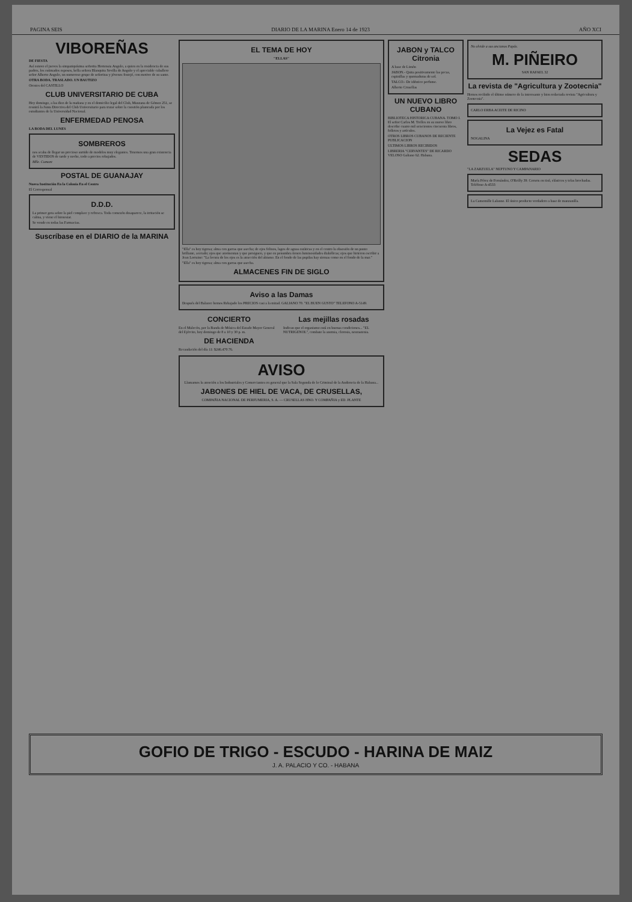PAGINA SEIS DIARIO DE LA MARINA Enero 14 de 1923 AÑO XCI
VIBOREÑAS
DE FIESTA
Así estuvo el jueves la simpatiquísima señorita Hortensia Angulo, a quien en la residencia de sus padres, los estimados esposos, bella señora Blanquita Sevilla de Angulo y el apreciable caballero señor Alberto Angulo, un numeroso grupo de señoritas y jóvenes festejó, con motivo de su santo.
OTRA BODA. TRASLADO. UN BAUTIZO
Orestes del CASTILLO
CLUB UNIVERSITARIO DE CUBA
Hoy domingo, a las diez de la mañana y en el domicilio legal del Club, Manzana de Gómez 251, se reunirá la Junta Directiva del Club Universitario para tratar sobre la cuestión planteada por los estudiantes de la Universidad Nacional.
ENFERMEDAD PENOSA
LA BODA DEL LUNES
SOMBREROS
nos acaba de llegar un precioso surtido de modelos muy elegantes. Tenemos una gran existencia de VESTIDOS de tarde y noche, todo a precios rebajados.
Mlle. Cumont
POSTAL DE GUANAJAY
Nueva Institución En la Colonia En el Centro
El Corresponsal
D.D.D.
La primer gota sobre la piel complace y refresca. Toda comezón desaparece, la irritación se calma, y viene el bienestar.
Se vende en todas las Farmacias.
Suscríbase en el DIARIO de la MARINA
EL TEMA DE HOY
"ELLAS"
"Ella" es hoy tigresa; alma con garras que asecha; de ojos felinos, lagos de aguas estáticas y en el centro la obsesión de un punto brillante, acerado; ojos que atormentan y que persiguen, y que en penumbra tienen luminosidades diabólicas; ojos que hirieron escribir a Jean Lorraine: "La locura de los ojos es la atracción del abismo. En el fondo de las pupilas hay sirenas como en el fondo de la mar."
"Ella" es hoy tigresa; alma con garras que asecha.
ALMACENES FIN DE SIGLO
Aviso a las Damas
Después del Balance hemos Rebajado los PRECIOS casi a la mitad. GALIANO 70. "EL BUEN GUSTO" TELEFONO A-5149.
CONCIERTO
En el Malecón, por la Banda de Música del Estado Mayor General del Ejército, hoy domingo de 8 a 10 y 30 p. m.
DE HACIENDA
Recaudación del día 11: $246.470.76.
Las mejillas rosadas
Indican que el organismo está en buenas condiciones... "EL NUTRIGENOL", combate la anemia, clorosis, neurastenia.
AVISO
Llamamos la atención a los Industriales y Comerciantes en general que la Sala Segunda de lo Criminal de la Audiencia de la Habana...
JABONES DE HIEL DE VACA, DE CRUSELLAS,
COMPAÑIA NACIONAL DE PERFUMERIA, S. A. — CRUSELLAS HNO. Y COMPAÑIA y ED. PLANTE
JABON y TALCO Citronia
A base de Limón
JABON.- Quita positivamente las pecas, espinillas y quemaduras de sol.
TALCO.- De idéntico perfume.
Alberto Crusellas
UN NUEVO LIBRO CUBANO
BIBLIOTECA HISTORICA CUBANA. TOMO I. El señor Carlos M. Trelles en su nuevo libro describe cuatro mil seiscientos cincuenta libros, folletos y artículos.
OTROS LIBROS CUBANOS DE RECIENTE PUBLICACION
ULTIMOS LIBROS RECIBIDOS
LIBRERIA "CERVANTES" DE RICARDO VELOSO Galiano 62. Habana.
No olvide a sus ancianos Papás.
M. PIÑEIRO
SAN RAFAEL 32
La revista de "Agricultura y Zootecnia"
Hemos recibido el último número de la interesante y bien redactada revista "Agricultura y Zootecnia".
CARLO ERBA ACEITE DE RICINO
La Vejez es Fatal
NOGALINA
SEDAS
"LA ZARZUELA" NEPTUNO Y CAMPANARIO
María Pérez de Fernández, O'Reilly 39. Corsets en tisú, elásticos y telas brochadas. Teléfono A-4533
La Camomille Lalanne. El único producto verdadero a base de manzanilla.
GOFIO DE TRIGO - ESCUDO - HARINA DE MAIZ
J. A. PALACIO Y CO. - HABANA